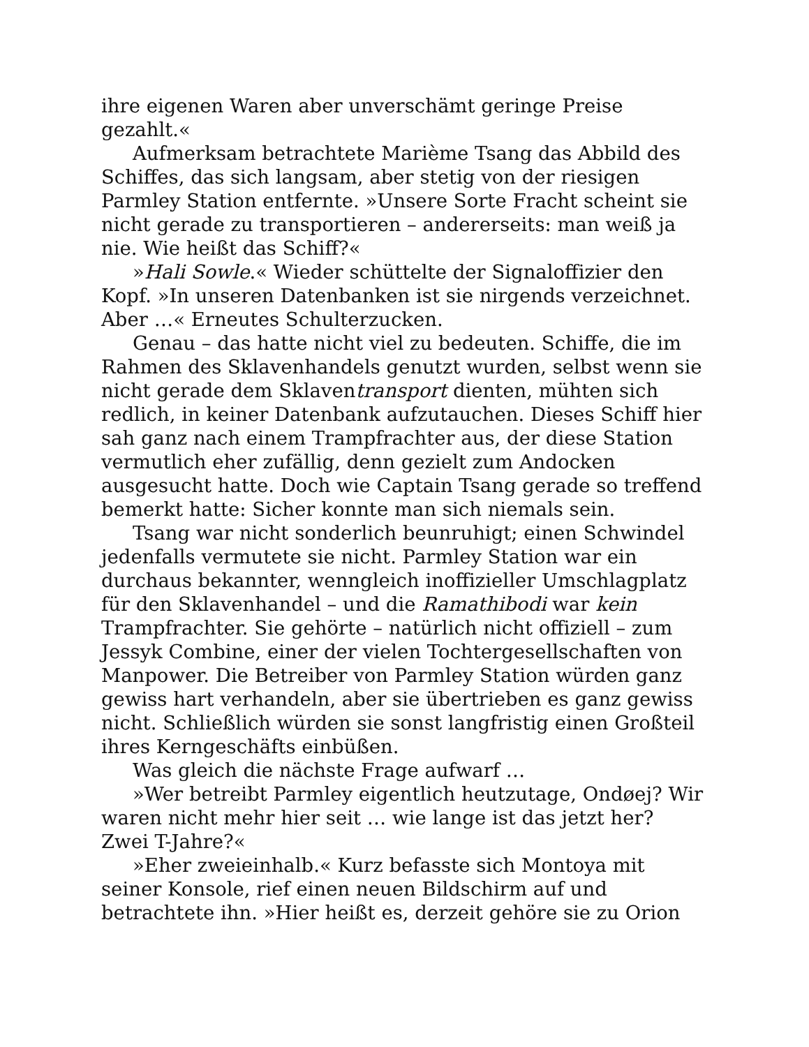ihre eigenen Waren aber unverschämt geringe Preise gezahlt.«
Aufmerksam betrachtete Marième Tsang das Abbild des Schiffes, das sich langsam, aber stetig von der riesigen Parmley Station entfernte. »Unsere Sorte Fracht scheint sie nicht gerade zu transportieren – andererseits: man weiß ja nie. Wie heißt das Schiff?«
»Hali Sowle.« Wieder schüttelte der Signaloffizier den Kopf. »In unseren Datenbanken ist sie nirgends verzeichnet. Aber …« Erneutes Schulterzucken.
Genau – das hatte nicht viel zu bedeuten. Schiffe, die im Rahmen des Sklavenhandels genutzt wurden, selbst wenn sie nicht gerade dem Sklaventransport dienten, mühten sich redlich, in keiner Datenbank aufzutauchen. Dieses Schiff hier sah ganz nach einem Trampfrachter aus, der diese Station vermutlich eher zufällig, denn gezielt zum Andocken ausgesucht hatte. Doch wie Captain Tsang gerade so treffend bemerkt hatte: Sicher konnte man sich niemals sein.
Tsang war nicht sonderlich beunruhigt; einen Schwindel jedenfalls vermutete sie nicht. Parmley Station war ein durchaus bekannter, wenngleich inoffizieller Umschlagplatz für den Sklavenhandel – und die Ramathibodi war kein Trampfrachter. Sie gehörte – natürlich nicht offiziell – zum Jessyk Combine, einer der vielen Tochtergesellschaften von Manpower. Die Betreiber von Parmley Station würden ganz gewiss hart verhandeln, aber sie übertrieben es ganz gewiss nicht. Schließlich würden sie sonst langfristig einen Großteil ihres Kerngeschäfts einbüßen.
Was gleich die nächste Frage aufwarf …
»Wer betreibt Parmley eigentlich heutzutage, Ondøej? Wir waren nicht mehr hier seit … wie lange ist das jetzt her? Zwei T-Jahre?«
»Eher zweieinhalb.« Kurz befasste sich Montoya mit seiner Konsole, rief einen neuen Bildschirm auf und betrachtete ihn. »Hier heißt es, derzeit gehöre sie zu Orion